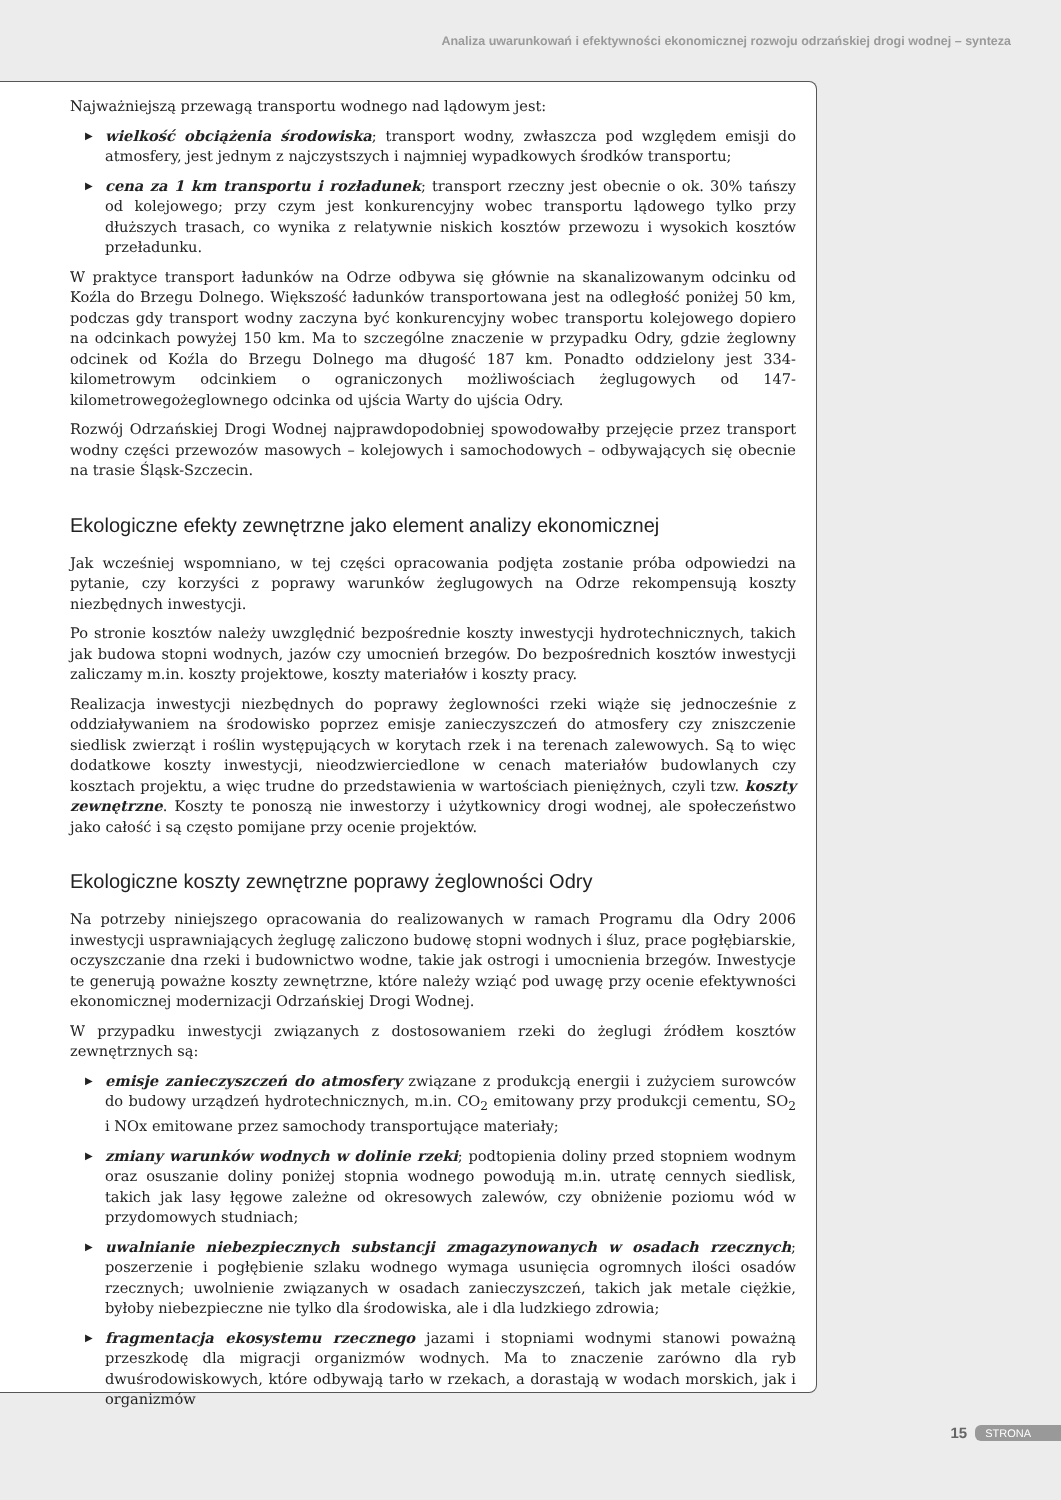Analiza uwarunkowań i efektywności ekonomicznej rozwoju odrzańskiej drogi wodnej – synteza
Najważniejszą przewagą transportu wodnego nad lądowym jest:
▶ wielkość obciążenia środowiska; transport wodny, zwłaszcza pod względem emisji do atmosfery, jest jednym z najczystszych i najmniej wypadkowych środków transportu;
▶ cena za 1 km transportu i rozładunek; transport rzeczny jest obecnie o ok. 30% tańszy od kolejowego; przy czym jest konkurencyjny wobec transportu lądowego tylko przy dłuższych trasach, co wynika z relatywnie niskich kosztów przewozu i wysokich kosztów przeładunku.
W praktyce transport ładunków na Odrze odbywa się głównie na skanalizowanym odcinku od Koźla do Brzegu Dolnego. Większość ładunków transportowana jest na odległość poniżej 50 km, podczas gdy transport wodny zaczyna być konkurencyjny wobec transportu kolejowego dopiero na odcinkach powyżej 150 km. Ma to szczególne znaczenie w przypadku Odry, gdzie żeglowny odcinek od Koźla do Brzegu Dolnego ma długość 187 km. Ponadto oddzielony jest 334-kilometrowym odcinkiem o ograniczonych możliwościach żeglugowych od 147-kilometrowegożeglownego odcinka od ujścia Warty do ujścia Odry.
Rozwój Odrzańskiej Drogi Wodnej najprawdopodobniej spowodowałby przejęcie przez transport wodny części przewozów masowych – kolejowych i samochodowych – odbywających się obecnie na trasie Śląsk-Szczecin.
Ekologiczne efekty zewnętrzne jako element analizy ekonomicznej
Jak wcześniej wspomniano, w tej części opracowania podjęta zostanie próba odpowiedzi na pytanie, czy korzyści z poprawy warunków żeglugowych na Odrze rekompensują koszty niezbędnych inwestycji.
Po stronie kosztów należy uwzględnić bezpośrednie koszty inwestycji hydrotechnicznych, takich jak budowa stopni wodnych, jazów czy umocnień brzegów. Do bezpośrednich kosztów inwestycji zaliczamy m.in. koszty projektowe, koszty materiałów i koszty pracy.
Realizacja inwestycji niezbędnych do poprawy żeglowności rzeki wiąże się jednocześnie z oddziaływaniem na środowisko poprzez emisje zanieczyszczeń do atmosfery czy zniszczenie siedlisk zwierząt i roślin występujących w korytach rzek i na terenach zalewowych. Są to więc dodatkowe koszty inwestycji, nieodzwierciedlone w cenach materiałów budowlanych czy kosztach projektu, a więc trudne do przedstawienia w wartościach pieniężnych, czyli tzw. koszty zewnętrzne. Koszty te ponoszą nie inwestorzy i użytkownicy drogi wodnej, ale społeczeństwo jako całość i są często pomijane przy ocenie projektów.
Ekologiczne koszty zewnętrzne poprawy żeglowności Odry
Na potrzeby niniejszego opracowania do realizowanych w ramach Programu dla Odry 2006 inwestycji usprawniających żeglugę zaliczono budowę stopni wodnych i śluz, prace pogłębiarskie, oczyszczanie dna rzeki i budownictwo wodne, takie jak ostrogi i umocnienia brzegów. Inwestycje te generują poważne koszty zewnętrzne, które należy wziąć pod uwagę przy ocenie efektywności ekonomicznej modernizacji Odrzańskiej Drogi Wodnej.
W przypadku inwestycji związanych z dostosowaniem rzeki do żeglugi źródłem kosztów zewnętrznych są:
▶ emisje zanieczyszczeń do atmosfery związane z produkcją energii i zużyciem surowców do budowy urządzeń hydrotechnicznych, m.in. CO<sub>2</sub> emitowany przy produkcji cementu, SO<sub>2</sub> i NOx emitowane przez samochody transportujące materiały;
▶ zmiany warunków wodnych w dolinie rzeki; podtopienia doliny przed stopniem wodnym oraz osuszanie doliny poniżej stopnia wodnego powodują m.in. utratę cennych siedlisk, takich jak lasy łęgowe zależne od okresowych zalewów, czy obniżenie poziomu wód w przydomowych studniach;
▶ uwalnianie niebezpiecznych substancji zmagazynowanych w osadach rzecznych; poszerzenie i pogłębienie szlaku wodnego wymaga usunięcia ogromnych ilości osadów rzecznych; uwolnienie związanych w osadach zanieczyszczeń, takich jak metale ciężkie, byłoby niebezpieczne nie tylko dla środowiska, ale i dla ludzkiego zdrowia;
▶ fragmentacja ekosystemu rzecznego jazami i stopniami wodnymi stanowi poważną przeszkodę dla migracji organizmów wodnych. Ma to znaczenie zarówno dla ryb dwuśrodowiskowych, które odbywają tarło w rzekach, a dorastają w wodach morskich, jak i organizmów
15 STRONA